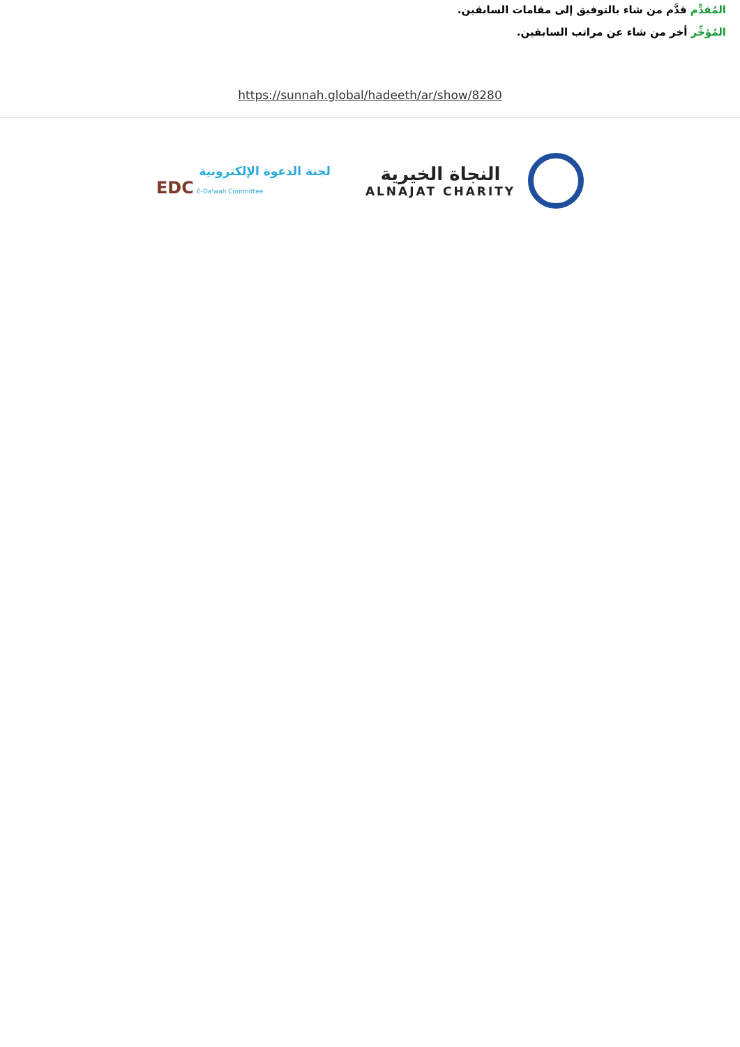المُقدِّم قدَّم من شاء بالتوفيق إلى مقامات السابقين.
المُؤخِّر أخر من شاء عن مراتب السابقين.
https://sunnah.global/hadeeth/ar/show/8280
لجنة الدعوة الإلكترونية
EDC E-Da'wah Committee
النجاة الخيرية
ALNAJAT CHARITY